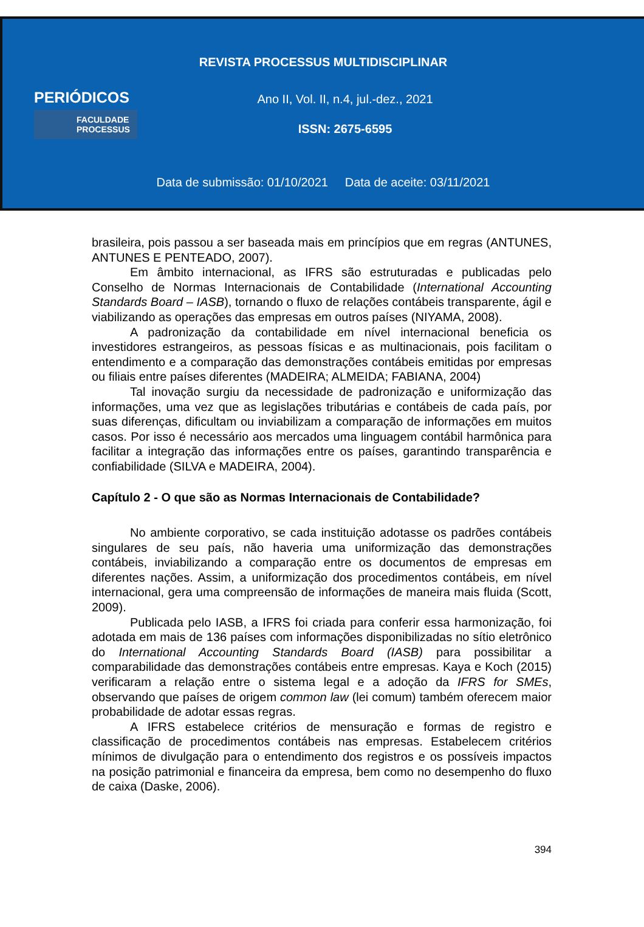REVISTA PROCESSUS MULTIDISCIPLINAR
PERIÓDICOS
FACULDADE
PROCESSUS
Ano II, Vol. II, n.4, jul.-dez., 2021
ISSN: 2675-6595
Data de submissão: 01/10/2021 Data de aceite: 03/11/2021
brasileira, pois passou a ser baseada mais em princípios que em regras (ANTUNES, ANTUNES E PENTEADO, 2007).
Em âmbito internacional, as IFRS são estruturadas e publicadas pelo Conselho de Normas Internacionais de Contabilidade (International Accounting Standards Board – IASB), tornando o fluxo de relações contábeis transparente, ágil e viabilizando as operações das empresas em outros países (NIYAMA, 2008).
A padronização da contabilidade em nível internacional beneficia os investidores estrangeiros, as pessoas físicas e as multinacionais, pois facilitam o entendimento e a comparação das demonstrações contábeis emitidas por empresas ou filiais entre países diferentes (MADEIRA; ALMEIDA; FABIANA, 2004)
Tal inovação surgiu da necessidade de padronização e uniformização das informações, uma vez que as legislações tributárias e contábeis de cada país, por suas diferenças, dificultam ou inviabilizam a comparação de informações em muitos casos. Por isso é necessário aos mercados uma linguagem contábil harmônica para facilitar a integração das informações entre os países, garantindo transparência e confiabilidade (SILVA e MADEIRA, 2004).
Capítulo 2 - O que são as Normas Internacionais de Contabilidade?
No ambiente corporativo, se cada instituição adotasse os padrões contábeis singulares de seu país, não haveria uma uniformização das demonstrações contábeis, inviabilizando a comparação entre os documentos de empresas em diferentes nações. Assim, a uniformização dos procedimentos contábeis, em nível internacional, gera uma compreensão de informações de maneira mais fluida (Scott, 2009).
Publicada pelo IASB, a IFRS foi criada para conferir essa harmonização, foi adotada em mais de 136 países com informações disponibilizadas no sítio eletrônico do International Accounting Standards Board (IASB) para possibilitar a comparabilidade das demonstrações contábeis entre empresas. Kaya e Koch (2015) verificaram a relação entre o sistema legal e a adoção da IFRS for SMEs, observando que países de origem common law (lei comum) também oferecem maior probabilidade de adotar essas regras.
A IFRS estabelece critérios de mensuração e formas de registro e classificação de procedimentos contábeis nas empresas. Estabelecem critérios mínimos de divulgação para o entendimento dos registros e os possíveis impactos na posição patrimonial e financeira da empresa, bem como no desempenho do fluxo de caixa (Daske, 2006).
394